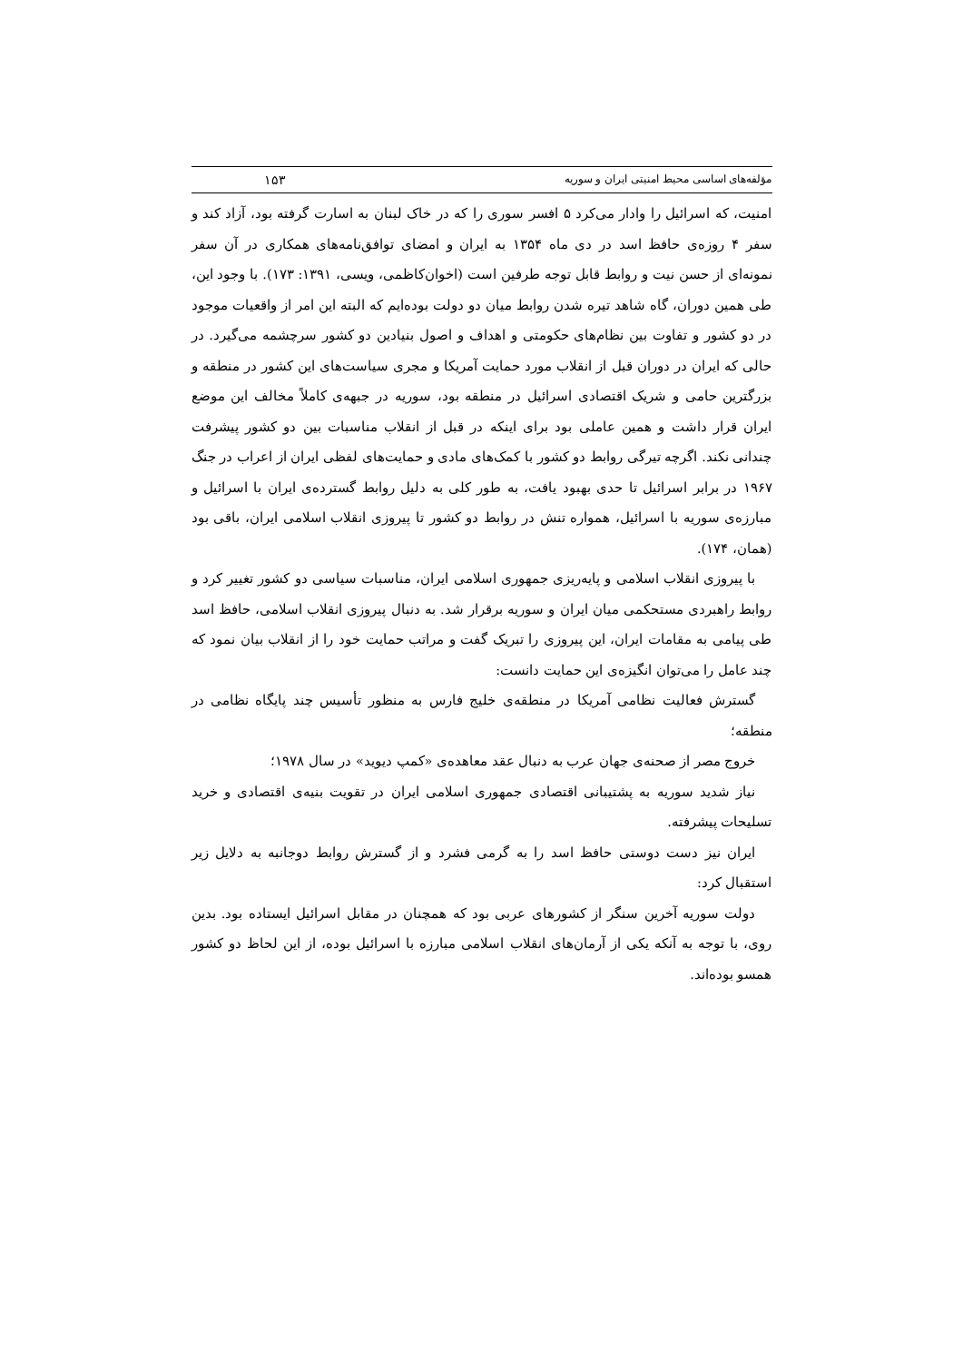مؤلفه‌های اساسی محیط امنیتی ایران و سوریه ۱۵۳
امنیت، که اسرائیل را وادار می‌کرد ۵ افسر سوری را که در خاک لبنان به اسارت گرفته بود، آزاد کند و سفر ۴ روزه‌ی حافظ اسد در دی ماه ۱۳۵۴ به ایران و امضای توافق‌نامه‌های همکاری در آن سفر نمونه‌ای از حسن نیت و روابط قابل توجه طرفین است (اخوان‌کاظمی، ویسی، ۱۳۹۱: ۱۷۳). با وجود این، طی همین دوران، گاه شاهد تیره شدن روابط میان دو دولت بوده‌ایم که البته این امر از واقعیات موجود در دو کشور و تفاوت بین نظام‌های حکومتی و اهداف و اصول بنیادین دو کشور سرچشمه می‌گیرد. در حالی که ایران در دوران قبل از انقلاب مورد حمایت آمریکا و مجری سیاست‌های این کشور در منطقه و بزرگترین حامی و شریک اقتصادی اسرائیل در منطقه بود، سوریه در جبهه‌ی کاملاً مخالف این موضع ایران قرار داشت و همین عاملی بود برای اینکه در قبل از انقلاب مناسبات بین دو کشور پیشرفت چندانی نکند. اگرچه تیرگی روابط دو کشور با کمک‌های مادی و حمایت‌های لفظی ایران از اعراب در جنگ ۱۹۶۷ در برابر اسرائیل تا حدی بهبود یافت، به طور کلی به دلیل روابط گسترده‌ی ایران با اسرائیل و مبارزه‌ی سوریه با اسرائیل، همواره تنش در روابط دو کشور تا پیروزی انقلاب اسلامی ایران، باقی بود (همان، ۱۷۴).
با پیروزی انقلاب اسلامی و پایه‌ریزی جمهوری اسلامی ایران، مناسبات سیاسی دو کشور تغییر کرد و روابط راهبردی مستحکمی میان ایران و سوریه برقرار شد. به دنبال پیروزی انقلاب اسلامی، حافظ اسد طی پیامی به مقامات ایران، این پیروزی را تبریک گفت و مراتب حمایت خود را از انقلاب بیان نمود که چند عامل را می‌توان انگیزه‌ی این حمایت دانست:
گسترش فعالیت نظامی آمریکا در منطقه‌ی خلیج فارس به منظور تأسیس چند پایگاه نظامی در منطقه؛
خروج مصر از صحنه‌ی جهان عرب به دنبال عقد معاهده‌ی «کمپ دیوید» در سال ۱۹۷۸؛
نیاز شدید سوریه به پشتیبانی اقتصادی جمهوری اسلامی ایران در تقویت بنیه‌ی اقتصادی و خرید تسلیحات پیشرفته.
ایران نیز دست دوستی حافظ اسد را به گرمی فشرد و از گسترش روابط دوجانبه به دلایل زیر استقبال کرد:
دولت سوریه آخرین سنگر از کشورهای عربی بود که همچنان در مقابل اسرائیل ایستاده بود. بدین روی، با توجه به آنکه یکی از آرمان‌های انقلاب اسلامی مبارزه با اسرائیل بوده، از این لحاظ دو کشور همسو بوده‌اند.